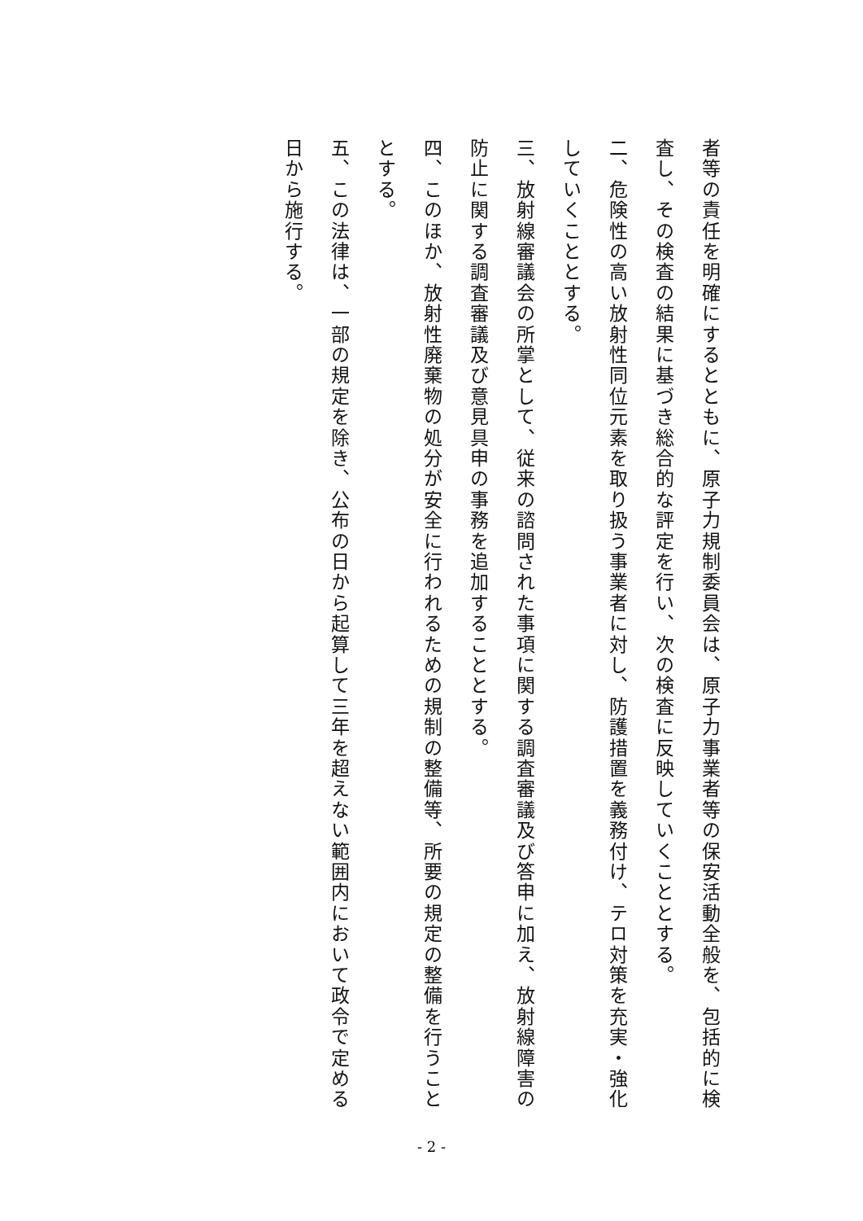者等の責任を明確にするとともに、原子力規制委員会は、原子力事業者等の保安活動全般を、包括的に検査し、その検査の結果に基づき総合的な評定を行い、次の検査に反映していくこととする。
二、危険性の高い放射性同位元素を取り扱う事業者に対し、防護措置を義務付け、テロ対策を充実・強化していくこととする。
三、放射線審議会の所掌として、従来の諮問された事項に関する調査審議及び答申に加え、放射線障害の防止に関する調査審議及び意見具申の事務を追加することとする。
四、このほか、放射性廃棄物の処分が安全に行われるための規制の整備等、所要の規定の整備を行うこととする。
五、この法律は、一部の規定を除き、公布の日から起算して三年を超えない範囲内において政令で定める日から施行する。
- 2 -